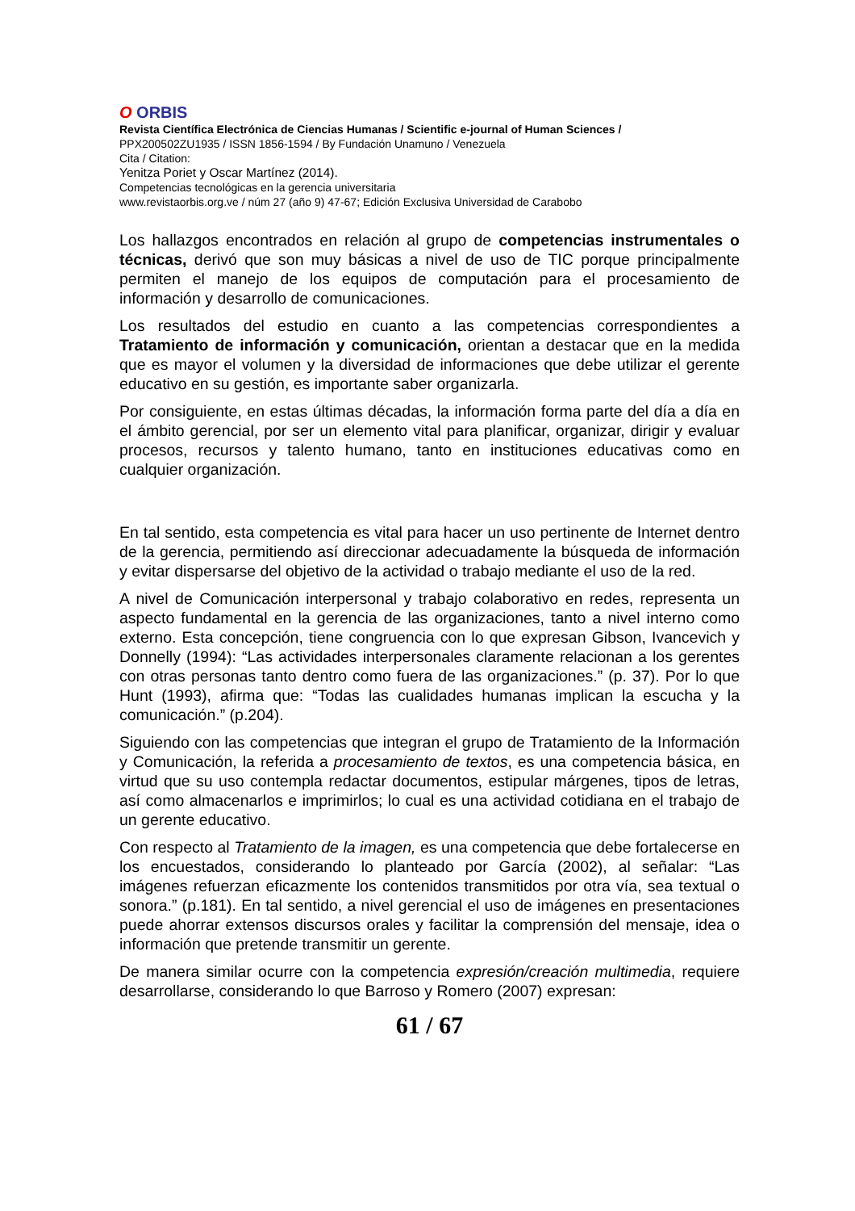O ORBIS
Revista Científica Electrónica de Ciencias Humanas / Scientific e-journal of Human Sciences /
PPX200502ZU1935 / ISSN 1856-1594 / By Fundación Unamuno / Venezuela
Cita / Citation:
Yenitza Poriet y Oscar Martínez (2014).
Competencias tecnológicas en la gerencia universitaria
www.revistaorbis.org.ve / núm 27 (año 9) 47-67; Edición Exclusiva Universidad de Carabobo
Los hallazgos encontrados en relación al grupo de competencias instrumentales o técnicas, derivó que son muy básicas a nivel de uso de TIC porque principalmente permiten el manejo de los equipos de computación para el procesamiento de información y desarrollo de comunicaciones.
Los resultados del estudio en cuanto a las competencias correspondientes a Tratamiento de información y comunicación, orientan a destacar que en la medida que es mayor el volumen y la diversidad de informaciones que debe utilizar el gerente educativo en su gestión, es importante saber organizarla.
Por consiguiente, en estas últimas décadas, la información forma parte del día a día en el ámbito gerencial, por ser un elemento vital para planificar, organizar, dirigir y evaluar procesos, recursos y talento humano, tanto en instituciones educativas como en cualquier organización.
En tal sentido, esta competencia es vital para hacer un uso pertinente de Internet dentro de la gerencia, permitiendo así direccionar adecuadamente la búsqueda de información y evitar dispersarse del objetivo de la actividad o trabajo mediante el uso de la red.
A nivel de Comunicación interpersonal y trabajo colaborativo en redes, representa un aspecto fundamental en la gerencia de las organizaciones, tanto a nivel interno como externo. Esta concepción, tiene congruencia con lo que expresan Gibson, Ivancevich y Donnelly (1994): “Las actividades interpersonales claramente relacionan a los gerentes con otras personas tanto dentro como fuera de las organizaciones.” (p. 37). Por lo que Hunt (1993), afirma que: “Todas las cualidades humanas implican la escucha y la comunicación.” (p.204).
Siguiendo con las competencias que integran el grupo de Tratamiento de la Información y Comunicación, la referida a procesamiento de textos, es una competencia básica, en virtud que su uso contempla redactar documentos, estipular márgenes, tipos de letras, así como almacenarlos e imprimirlos; lo cual es una actividad cotidiana en el trabajo de un gerente educativo.
Con respecto al Tratamiento de la imagen, es una competencia que debe fortalecerse en los encuestados, considerando lo planteado por García (2002), al señalar: “Las imágenes refuerzan eficazmente los contenidos transmitidos por otra vía, sea textual o sonora.” (p.181). En tal sentido, a nivel gerencial el uso de imágenes en presentaciones puede ahorrar extensos discursos orales y facilitar la comprensión del mensaje, idea o información que pretende transmitir un gerente.
De manera similar ocurre con la competencia expresión/creación multimedia, requiere desarrollarse, considerando lo que Barroso y Romero (2007) expresan:
61 / 67